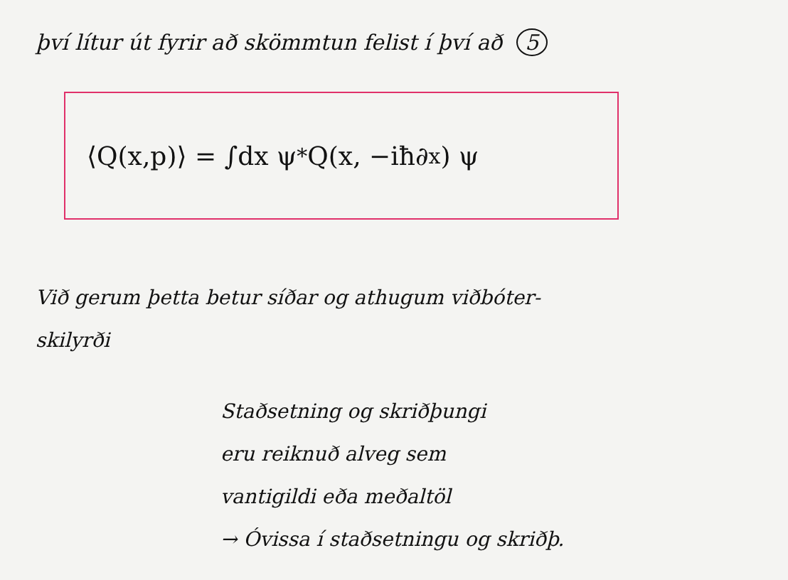því lítur út fyrir að skömmtun felist í því að 5
⟨Q(x,p)⟩ = ∫dx ψ<sup>*</sup> Q(x, −iħ∂<sub>x</sub>) ψ
Við gerum þetta betur síðar og athugum viðbóter-
skilyrði
Staðsetning og skriðþungi
eru reiknuð alveg sem
vantigildi eða meðaltöl
→ Óvissa í staðsetningu og skriðþ.